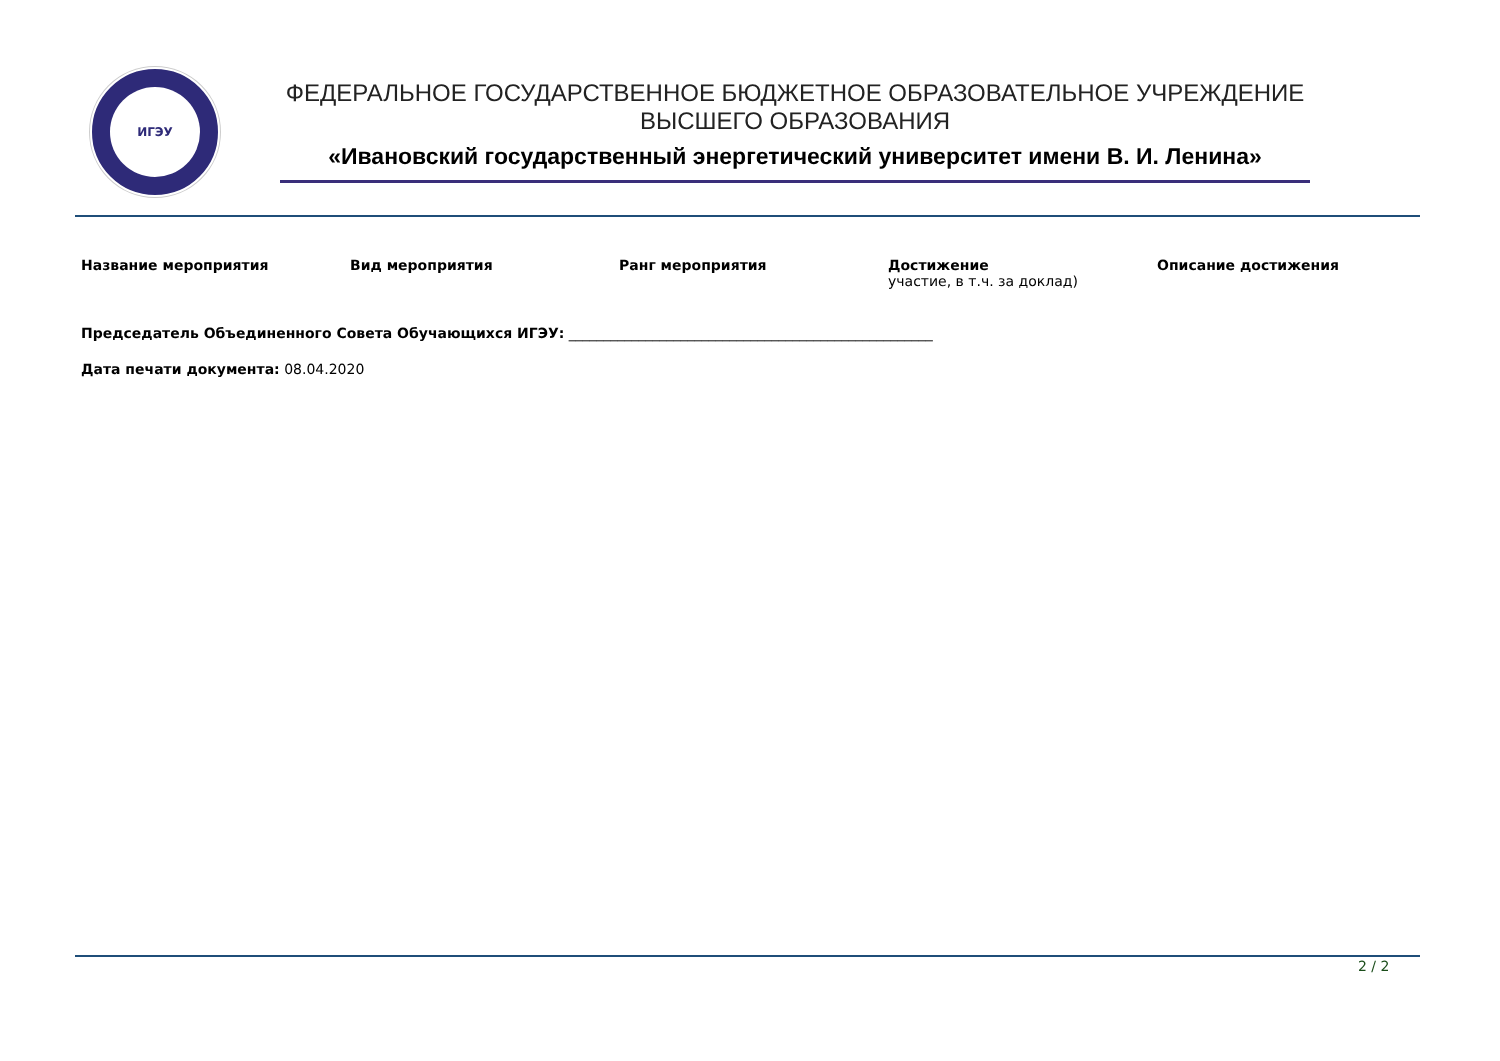ИГЭУ
ФЕДЕРАЛЬНОЕ ГОСУДАРСТВЕННОЕ БЮДЖЕТНОЕ ОБРАЗОВАТЕЛЬНОЕ УЧРЕЖДЕНИЕ
ВЫСШЕГО ОБРАЗОВАНИЯ
«Ивановский государственный энергетический университет имени В. И. Ленина»
| Название мероприятия | Вид мероприятия | Ранг мероприятия | Достижение участие, в т.ч. за доклад) | Описание достижения |
| --- | --- | --- | --- | --- |
Председатель Объединенного Совета Обучающихся ИГЭУ: ____________________________________________________
Дата печати документа: 08.04.2020
2 / 2